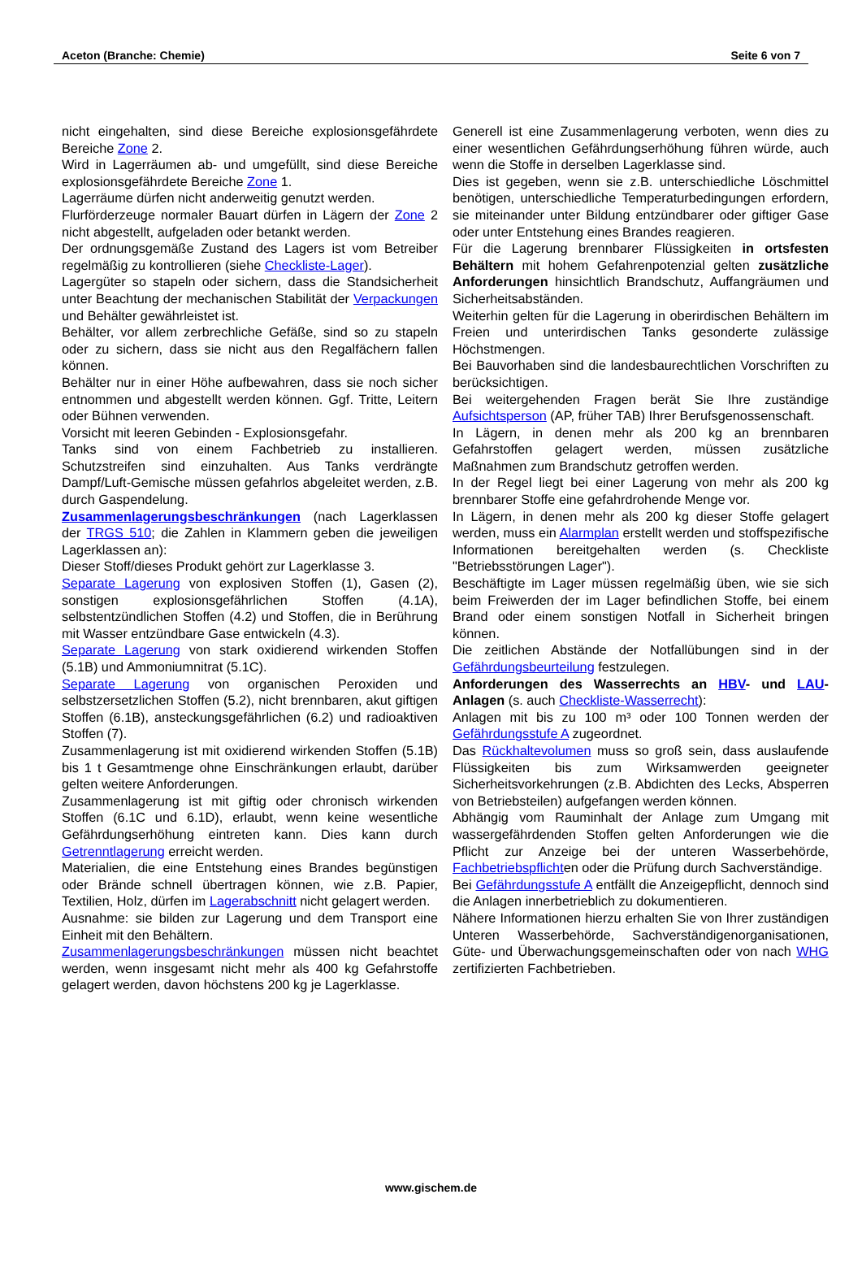Aceton (Branche: Chemie) Seite 6 von 7
nicht eingehalten, sind diese Bereiche explosionsgefährdete Bereiche Zone 2.
Wird in Lagerräumen ab- und umgefüllt, sind diese Bereiche explosionsgefährdete Bereiche Zone 1.
Lagerräume dürfen nicht anderweitig genutzt werden.
Flurförderzeuge normaler Bauart dürfen in Lägern der Zone 2 nicht abgestellt, aufgeladen oder betankt werden.
Der ordnungsgemäße Zustand des Lagers ist vom Betreiber regelmäßig zu kontrollieren (siehe Checkliste-Lager).
Lagergüter so stapeln oder sichern, dass die Standsicherheit unter Beachtung der mechanischen Stabilität der Verpackungen und Behälter gewährleistet ist.
Behälter, vor allem zerbrechliche Gefäße, sind so zu stapeln oder zu sichern, dass sie nicht aus den Regalfächern fallen können.
Behälter nur in einer Höhe aufbewahren, dass sie noch sicher entnommen und abgestellt werden können. Ggf. Tritte, Leitern oder Bühnen verwenden.
Vorsicht mit leeren Gebinden - Explosionsgefahr.
Tanks sind von einem Fachbetrieb zu installieren. Schutzstreifen sind einzuhalten. Aus Tanks verdrängte Dampf/Luft-Gemische müssen gefahrlos abgeleitet werden, z.B. durch Gaspendelung.
Zusammenlagerungsbeschränkungen (nach Lagerklassen der TRGS 510; die Zahlen in Klammern geben die jeweiligen Lagerklassen an):
Dieser Stoff/dieses Produkt gehört zur Lagerklasse 3.
Separate Lagerung von explosiven Stoffen (1), Gasen (2), sonstigen explosionsgefährlichen Stoffen (4.1A), selbstentzündlichen Stoffen (4.2) und Stoffen, die in Berührung mit Wasser entzündbare Gase entwickeln (4.3).
Separate Lagerung von stark oxidierend wirkenden Stoffen (5.1B) und Ammoniumnitrat (5.1C).
Separate Lagerung von organischen Peroxiden und selbstzersetzlichen Stoffen (5.2), nicht brennbaren, akut giftigen Stoffen (6.1B), ansteckungsgefährlichen (6.2) und radioaktiven Stoffen (7).
Zusammenlagerung ist mit oxidierend wirkenden Stoffen (5.1B) bis 1 t Gesamtmenge ohne Einschränkungen erlaubt, darüber gelten weitere Anforderungen.
Zusammenlagerung ist mit giftig oder chronisch wirkenden Stoffen (6.1C und 6.1D), erlaubt, wenn keine wesentliche Gefährdungserhöhung eintreten kann. Dies kann durch Getrenntlagerung erreicht werden.
Materialien, die eine Entstehung eines Brandes begünstigen oder Brände schnell übertragen können, wie z.B. Papier, Textilien, Holz, dürfen im Lagerabschnitt nicht gelagert werden.
Ausnahme: sie bilden zur Lagerung und dem Transport eine Einheit mit den Behältern.
Zusammenlagerungsbeschränkungen müssen nicht beachtet werden, wenn insgesamt nicht mehr als 400 kg Gefahrstoffe gelagert werden, davon höchstens 200 kg je Lagerklasse.
Generell ist eine Zusammenlagerung verboten, wenn dies zu einer wesentlichen Gefährdungserhöhung führen würde, auch wenn die Stoffe in derselben Lagerklasse sind.
Dies ist gegeben, wenn sie z.B. unterschiedliche Löschmittel benötigen, unterschiedliche Temperaturbedingungen erfordern, sie miteinander unter Bildung entzündbarer oder giftiger Gase oder unter Entstehung eines Brandes reagieren.
Für die Lagerung brennbarer Flüssigkeiten in ortsfesten Behältern mit hohem Gefahrenpotenzial gelten zusätzliche Anforderungen hinsichtlich Brandschutz, Auffangräumen und Sicherheitsabständen.
Weiterhin gelten für die Lagerung in oberirdischen Behältern im Freien und unterirdischen Tanks gesonderte zulässige Höchstmengen.
Bei Bauvorhaben sind die landesbaurechtlichen Vorschriften zu berücksichtigen.
Bei weitergehenden Fragen berät Sie Ihre zuständige Aufsichtsperson (AP, früher TAB) Ihrer Berufsgenossenschaft.
In Lägern, in denen mehr als 200 kg an brennbaren Gefahrstoffen gelagert werden, müssen zusätzliche Maßnahmen zum Brandschutz getroffen werden.
In der Regel liegt bei einer Lagerung von mehr als 200 kg brennbarer Stoffe eine gefahrdrohende Menge vor.
In Lägern, in denen mehr als 200 kg dieser Stoffe gelagert werden, muss ein Alarmplan erstellt werden und stoffspezifische Informationen bereitgehalten werden (s. Checkliste "Betriebsstörungen Lager").
Beschäftigte im Lager müssen regelmäßig üben, wie sie sich beim Freiwerden der im Lager befindlichen Stoffe, bei einem Brand oder einem sonstigen Notfall in Sicherheit bringen können.
Die zeitlichen Abstände der Notfallübungen sind in der Gefährdungsbeurteilung festzulegen.
Anforderungen des Wasserrechts an HBV- und LAU-Anlagen (s. auch Checkliste-Wasserrecht):
Anlagen mit bis zu 100 m³ oder 100 Tonnen werden der Gefährdungsstufe A zugeordnet.
Das Rückhaltevolumen muss so groß sein, dass auslaufende Flüssigkeiten bis zum Wirksamwerden geeigneter Sicherheitsvorkehrungen (z.B. Abdichten des Lecks, Absperren von Betriebsteilen) aufgefangen werden können.
Abhängig vom Rauminhalt der Anlage zum Umgang mit wassergefährdenden Stoffen gelten Anforderungen wie die Pflicht zur Anzeige bei der unteren Wasserbehörde, Fachbetriebspflichten oder die Prüfung durch Sachverständige.
Bei Gefährdungsstufe A entfällt die Anzeigepflicht, dennoch sind die Anlagen innerbetrieblich zu dokumentieren.
Nähere Informationen hierzu erhalten Sie von Ihrer zuständigen Unteren Wasserbehörde, Sachverständigenorganisationen, Güte- und Überwachungsgemeinschaften oder von nach WHG zertifizierten Fachbetrieben.
www.gischem.de